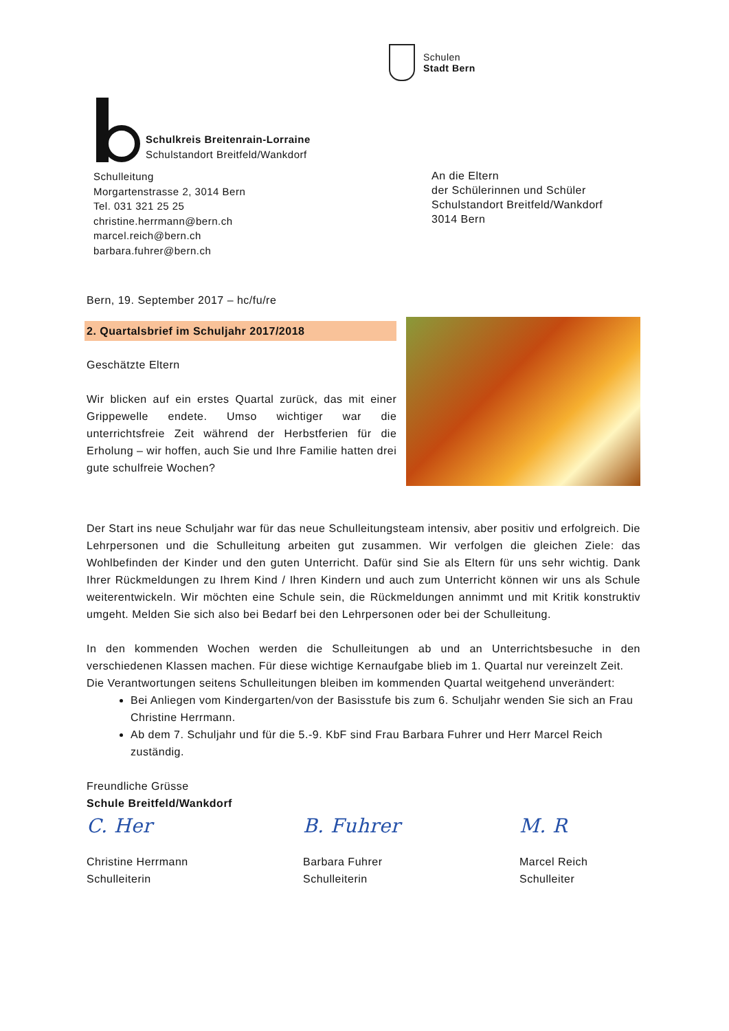Schulen
Stadt Bern
Schulkreis Breitenrain-Lorraine
Schulstandort Breitfeld/Wankdorf
Schulleitung
Morgartenstrasse 2, 3014 Bern
Tel. 031 321 25 25
christine.herrmann@bern.ch
marcel.reich@bern.ch
barbara.fuhrer@bern.ch
An die Eltern
der Schülerinnen und Schüler
Schulstandort Breitfeld/Wankdorf
3014 Bern
Bern, 19. September 2017 – hc/fu/re
2. Quartalsbrief im Schuljahr 2017/2018
Geschätzte Eltern
Wir blicken auf ein erstes Quartal zurück, das mit einer Grippewelle endete. Umso wichtiger war die unterrichtsfreie Zeit während der Herbstferien für die Erholung – wir hoffen, auch Sie und Ihre Familie hatten drei gute schulfreie Wochen?
Der Start ins neue Schuljahr war für das neue Schulleitungsteam intensiv, aber positiv und erfolgreich. Die Lehrpersonen und die Schulleitung arbeiten gut zusammen. Wir verfolgen die gleichen Ziele: das Wohlbefinden der Kinder und den guten Unterricht. Dafür sind Sie als Eltern für uns sehr wichtig. Dank Ihrer Rückmeldungen zu Ihrem Kind / Ihren Kindern und auch zum Unterricht können wir uns als Schule weiterentwickeln. Wir möchten eine Schule sein, die Rückmeldungen annimmt und mit Kritik konstruktiv umgeht. Melden Sie sich also bei Bedarf bei den Lehrpersonen oder bei der Schulleitung.
In den kommenden Wochen werden die Schulleitungen ab und an Unterrichtsbesuche in den verschiedenen Klassen machen. Für diese wichtige Kernaufgabe blieb im 1. Quartal nur vereinzelt Zeit.
Die Verantwortungen seitens Schulleitungen bleiben im kommenden Quartal weitgehend unverändert:
Bei Anliegen vom Kindergarten/von der Basisstufe bis zum 6. Schuljahr wenden Sie sich an Frau Christine Herrmann.
Ab dem 7. Schuljahr und für die 5.-9. KbF sind Frau Barbara Fuhrer und Herr Marcel Reich zuständig.
Freundliche Grüsse
Schule Breitfeld/Wankdorf
C. Her
Christine Herrmann
Schulleiterin
B. Fuhrer
Barbara Fuhrer
Schulleiterin
M. R
Marcel Reich
Schulleiter